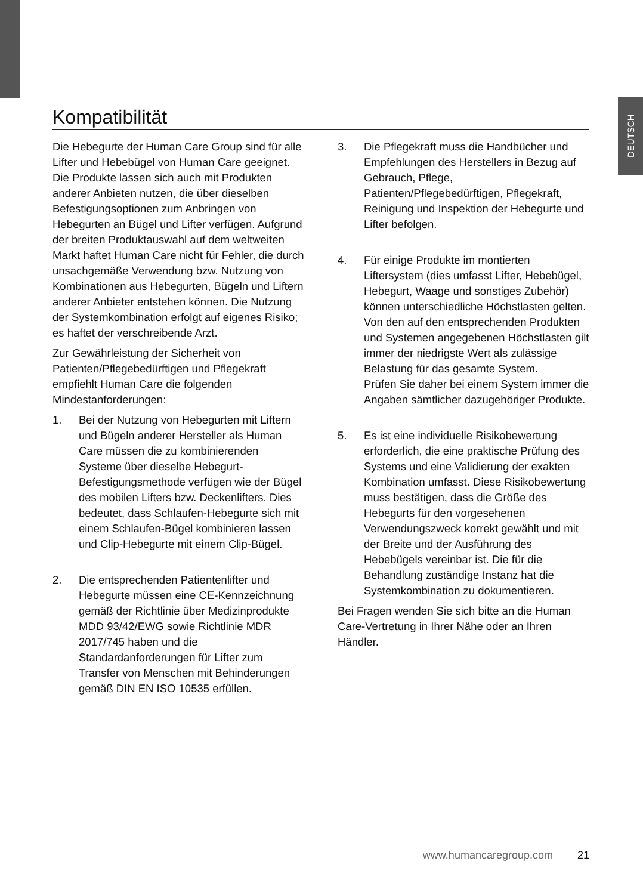DEUTSCH
Kompatibilität
Die Hebegurte der Human Care Group sind für alle Lifter und Hebebügel von Human Care geeignet. Die Produkte lassen sich auch mit Produkten anderer Anbieten nutzen, die über dieselben Befestigungsoptionen zum Anbringen von Hebegurten an Bügel und Lifter verfügen. Aufgrund der breiten Produktauswahl auf dem weltweiten Markt haftet Human Care nicht für Fehler, die durch unsachgemäße Verwendung bzw. Nutzung von Kombinationen aus Hebegurten, Bügeln und Liftern anderer Anbieter entstehen können. Die Nutzung der Systemkombination erfolgt auf eigenes Risiko; es haftet der verschreibende Arzt.
Zur Gewährleistung der Sicherheit von Patienten/Pflegebedürftigen und Pflegekraft empfiehlt Human Care die folgenden Mindestanforderungen:
1. Bei der Nutzung von Hebegurten mit Liftern und Bügeln anderer Hersteller als Human Care müssen die zu kombinierenden Systeme über dieselbe Hebegurt-Befestigungsmethode verfügen wie der Bügel des mobilen Lifters bzw. Deckenlifters. Dies bedeutet, dass Schlaufen-Hebegurte sich mit einem Schlaufen-Bügel kombinieren lassen und Clip-Hebegurte mit einem Clip-Bügel.
2. Die entsprechenden Patientenlifter und Hebegurte müssen eine CE-Kennzeichnung gemäß der Richtlinie über Medizinprodukte MDD 93/42/EWG sowie Richtlinie MDR 2017/745 haben und die Standardanforderungen für Lifter zum Transfer von Menschen mit Behinderungen gemäß DIN EN ISO 10535 erfüllen.
3. Die Pflegekraft muss die Handbücher und Empfehlungen des Herstellers in Bezug auf Gebrauch, Pflege, Patienten/Pflegebedürftigen, Pflegekraft, Reinigung und Inspektion der Hebegurte und Lifter befolgen.
4. Für einige Produkte im montierten Liftersystem (dies umfasst Lifter, Hebebügel, Hebegurt, Waage und sonstiges Zubehör) können unterschiedliche Höchstlasten gelten. Von den auf den entsprechenden Produkten und Systemen angegebenen Höchstlasten gilt immer der niedrigste Wert als zulässige Belastung für das gesamte System.
Prüfen Sie daher bei einem System immer die Angaben sämtlicher dazugehöriger Produkte.
5. Es ist eine individuelle Risikobewertung erforderlich, die eine praktische Prüfung des Systems und eine Validierung der exakten Kombination umfasst. Diese Risikobewertung muss bestätigen, dass die Größe des Hebegurts für den vorgesehenen Verwendungszweck korrekt gewählt und mit der Breite und der Ausführung des Hebebügels vereinbar ist. Die für die Behandlung zuständige Instanz hat die Systemkombination zu dokumentieren.
Bei Fragen wenden Sie sich bitte an die Human Care-Vertretung in Ihrer Nähe oder an Ihren Händler.
www.humancaregroup.com 21